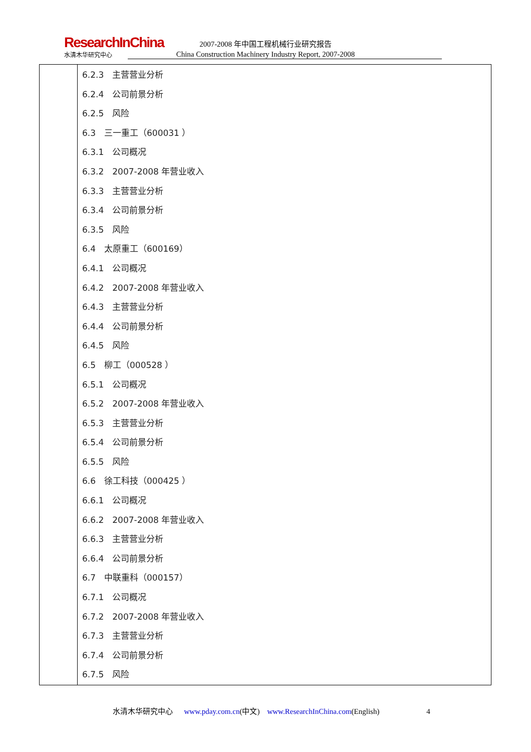ResearchInChina
水清木华研究中心
2007-2008 年中国工程机械行业研究报告
China Construction Machinery Industry Report, 2007-2008
| | 6.2.3 主营营业分析 6.2.4 公司前景分析 6.2.5 风险 6.3 三一重工（600031 ） 6.3.1 公司概况 6.3.2 2007-2008 年营业收入 6.3.3 主营营业分析 6.3.4 公司前景分析 6.3.5 风险 6.4 太原重工（600169） 6.4.1 公司概况 6.4.2 2007-2008 年营业收入 6.4.3 主营营业分析 6.4.4 公司前景分析 6.4.5 风险 6.5 柳工（000528 ） 6.5.1 公司概况 6.5.2 2007-2008 年营业收入 6.5.3 主营营业分析 6.5.4 公司前景分析 6.5.5 风险 6.6 徐工科技（000425 ） 6.6.1 公司概况 6.6.2 2007-2008 年营业收入 6.6.3 主营营业分析 6.6.4 公司前景分析 6.7 中联重科（000157） 6.7.1 公司概况 6.7.2 2007-2008 年营业收入 6.7.3 主营营业分析 6.7.4 公司前景分析 6.7.5 风险 |
水清木华研究中心 www.pday.com.cn(中文) www.ResearchInChina.com(English) 4